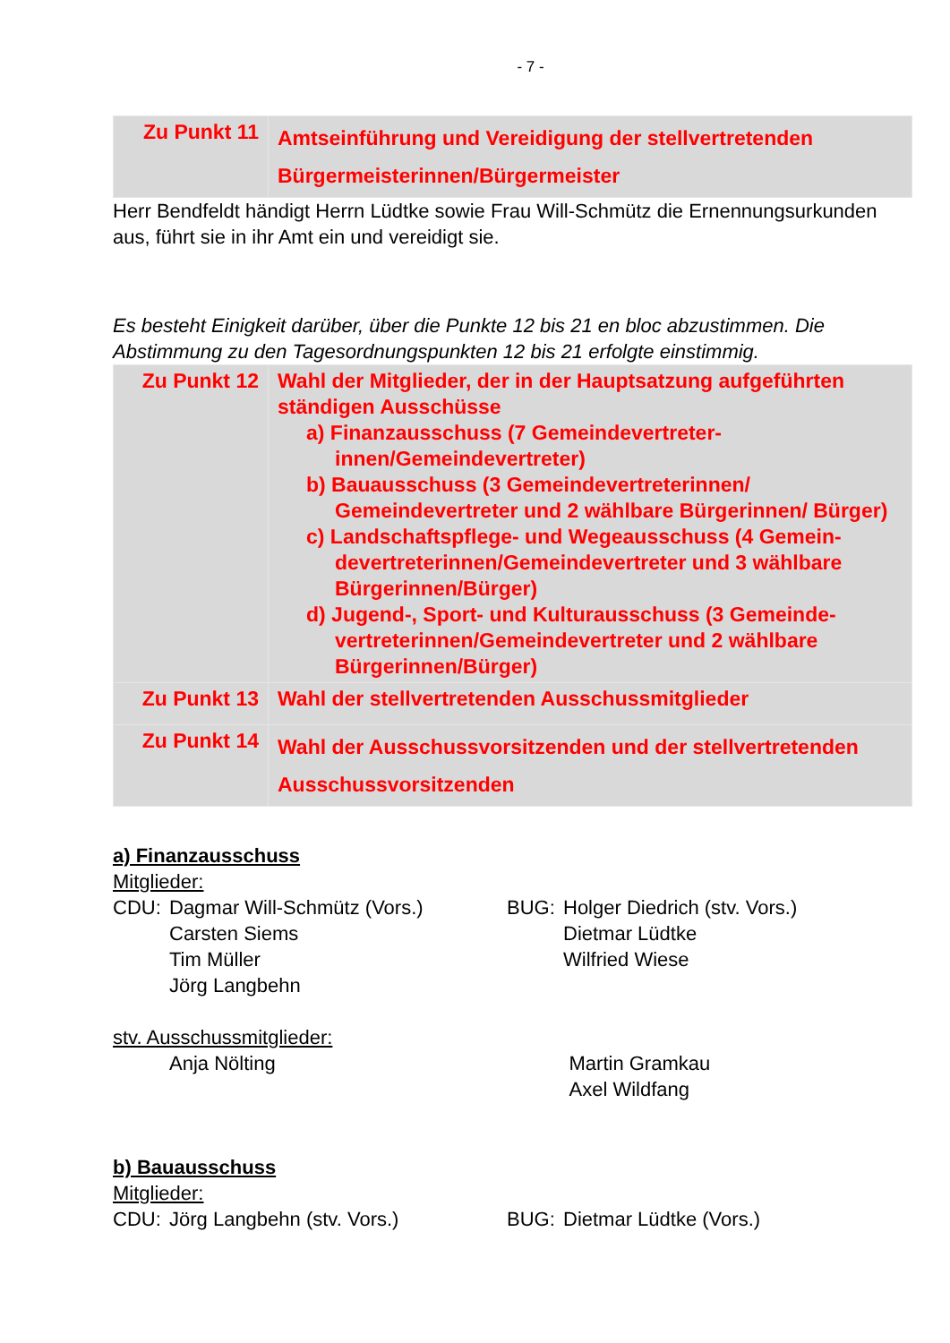- 7 -
| Zu Punkt 11 | Amtseinführung und Vereidigung der stellvertretenden Bürgermeisterinnen/Bürgermeister |
Herr Bendfeldt händigt Herrn Lüdtke sowie Frau Will-Schmütz die Ernennungsurkunden aus, führt sie in ihr Amt ein und vereidigt sie.
Es besteht Einigkeit darüber, über die Punkte 12 bis 21 en bloc abzustimmen. Die Abstimmung zu den Tagesordnungspunkten 12 bis 21 erfolgte einstimmig.
| Zu Punkt 12 | Wahl der Mitglieder, der in der Hauptsatzung aufgeführten ständigen Ausschüsse a) Finanzausschuss (7 Gemeindevertreter-innen/Gemeindevertreter) b) Bauausschuss (3 Gemeindevertreterinnen/ Gemeindevertreter und 2 wählbare Bürgerinnen/ Bürger) c) Landschaftspflege- und Wegeausschuss (4 Gemein-devertreterinnen/Gemeindevertreter und 3 wählbare Bürgerinnen/Bürger) d) Jugend-, Sport- und Kulturausschuss (3 Gemeinde-vertreterinnen/Gemeindevertreter und 2 wählbare Bürgerinnen/Bürger) |
| Zu Punkt 13 | Wahl der stellvertretenden Ausschussmitglieder |
| Zu Punkt 14 | Wahl der Ausschussvorsitzenden und der stellvertretenden Ausschussvorsitzenden |
a) Finanzausschuss
Mitglieder:
CDU: Dagmar Will-Schmütz (Vors.)
Carsten Siems
Tim Müller
Jörg Langbehn
BUG: Holger Diedrich (stv. Vors.)
Dietmar Lüdtke
Wilfried Wiese
stv. Ausschussmitglieder:
Anja Nölting Martin Gramkau
Axel Wildfang
b) Bauausschuss
Mitglieder:
CDU: Jörg Langbehn (stv. Vors.) BUG: Dietmar Lüdtke (Vors.)